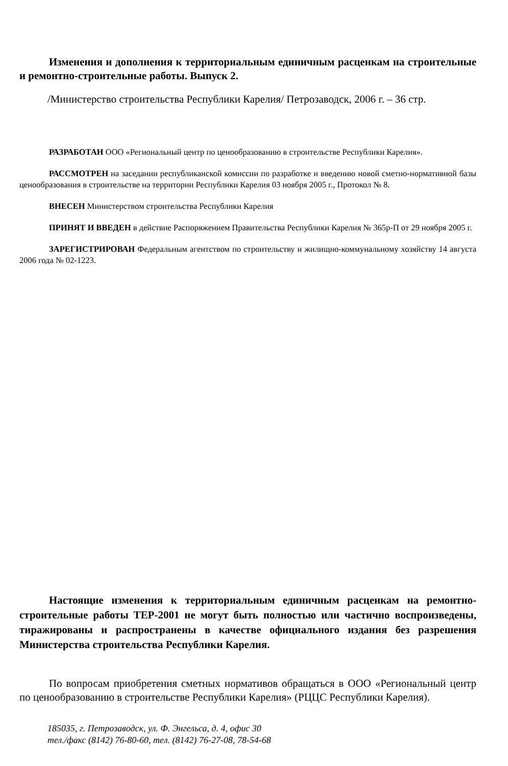Изменения и дополнения к территориальным единичным расценкам на строительные и ремонтно-строительные работы. Выпуск 2.
/Министерство строительства Республики Карелия/ Петрозаводск, 2006 г. – 36 стр.
РАЗРАБОТАН ООО «Региональный центр по ценообразованию в строительстве Республики Карелия».
РАССМОТРЕН на заседании республиканской комиссии по разработке и введению новой сметно-нормативной базы ценообразования в строительстве на территории Республики Карелия 03 ноября 2005 г., Протокол № 8.
ВНЕСЕН Министерством строительства Республики Карелия
ПРИНЯТ И ВВЕДЕН в действие Распоряжением Правительства Республики Карелия № 365р-П от 29 ноября 2005 г.
ЗАРЕГИСТРИРОВАН Федеральным агентством по строительству и жилищно-коммунальному хозяйству 14 августа 2006 года № 02-1223.
Настоящие изменения к территориальным единичным расценкам на ремонтно-строительные работы ТЕР-2001 не могут быть полностью или частично воспроизведены, тиражированы и распространены в качестве официального издания без разрешения Министерства строительства Республики Карелия.
По вопросам приобретения сметных нормативов обращаться в ООО «Региональный центр по ценообразованию в строительстве Республики Карелия» (РЦЦС Республики Карелия).
185035, г. Петрозаводск, ул. Ф. Энгельса, д. 4, офис 30
тел./факс (8142) 76-80-60, тел. (8142) 76-27-08, 78-54-68